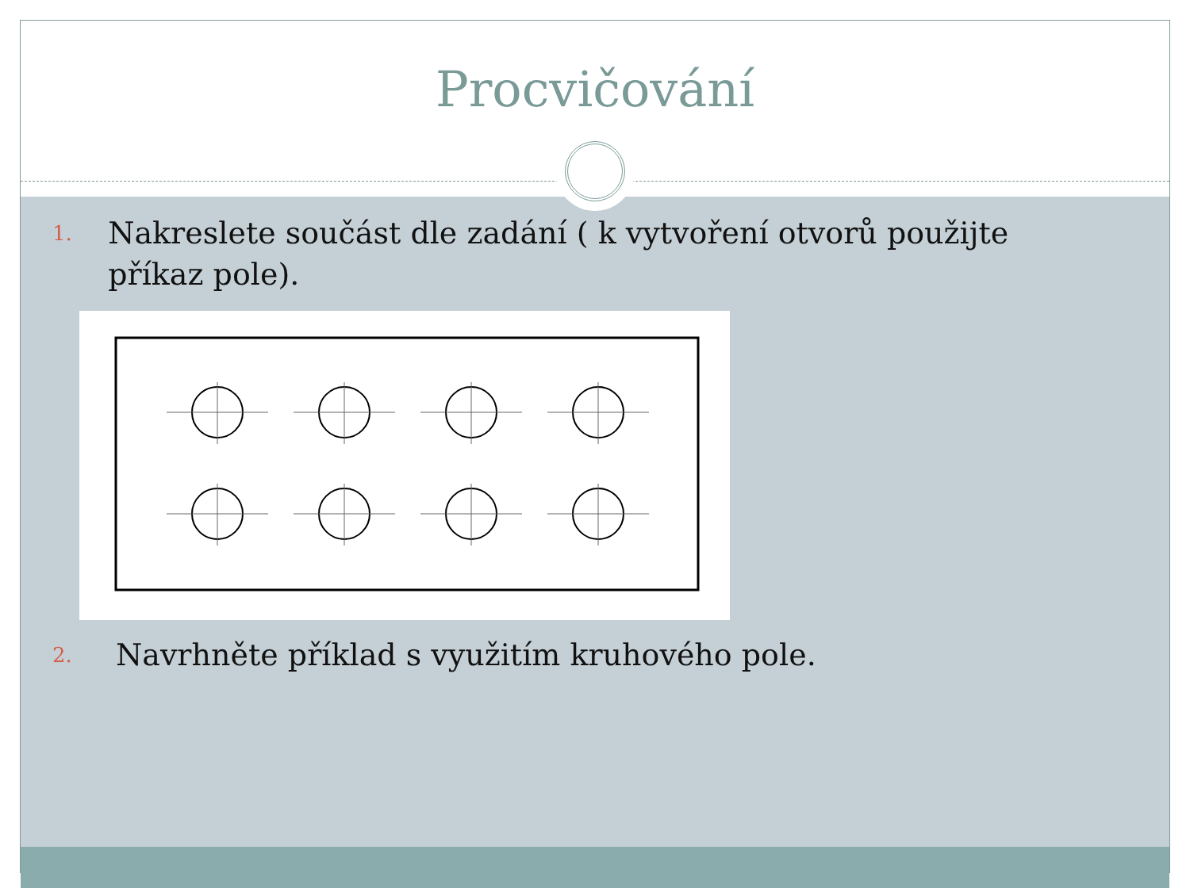Procvičování
1.
Nakreslete součást dle zadání ( k vytvoření otvorů použijte příkaz pole).
2.
Navrhněte příklad s využitím kruhového pole.